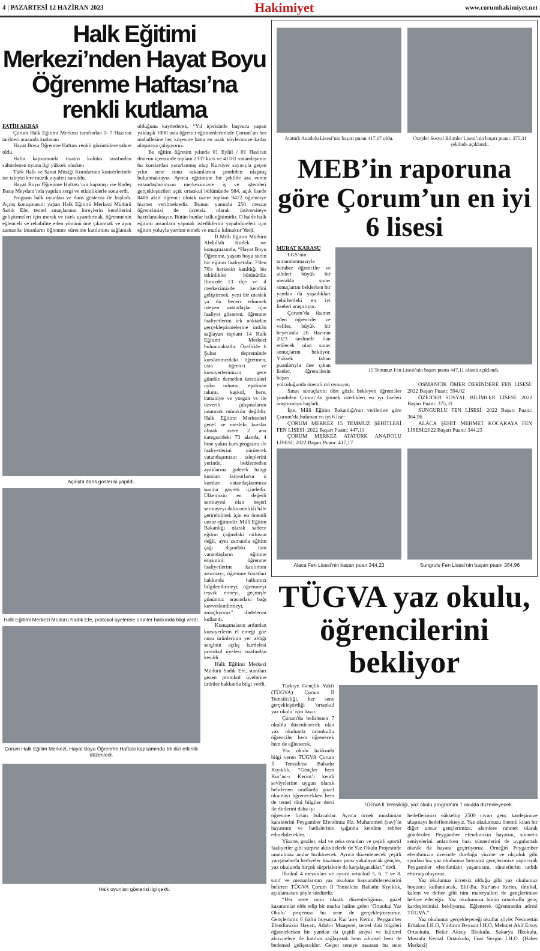4 | PAZARTESİ 12 HAZİRAN 2023 Hakimiyet www.corumhakimiyet.net
Halk Eğitimi Merkezi’nden Hayat Boyu Öğrenme Haftası’na renkli kutlama
FATİH AKBAŞ
Çorum Halk Eğitimi Merkezi tarafından 1- 7 Haziran tarihleri arasında kutlanan
Hayat Boyu Öğrenme Haftası renkli görüntülere sahne oldu.
Hafta kapsamında tiyatro kulübü tarafından sahnelenen oyuna ilgi yüksek olurken
Türk Halk ve Sanat Müziği Korolarının konserlerinde ise izleyicilere müzik ziyafeti sunuldu.
Hayat Boyu Öğrenme Haftası’nın kapanışı ise Kadeş Barış Meydanı’nda yapılan sergi ve etkinliklerle sona erdi.
Program halk oyunları ve dans gösterisi ile başladı. Açılış konuşmasını yapan Halk Eğitimi Merkezi Müdürü Sadık Efe, temel amaçlarının bireylerin kendilerini geliştirmeleri için merak ve istek uyandırmak, öğrenmenin eğlenceli ve rehabilite eden yönünü öne çıkarmak ve aynı zamanda insanların öğrenme sürecine katılımını sağlamak olduğunu kaydederek, “Yıl içerisinde başvuru yapan yaklaşık 1000 usta öğretici eğitmenlerimizle Çorum’un her mahallesine her köşesine hatta en uzak köylerimize kadar ulaşmaya çalışıyoruz.
Bu eğitim öğretim yılında 01 Eylül / 01 Haziran dönemi içerisinde toplam 2337 kurs ve 41181 vatandaşımız bu kurslardan yararlanmış olup Kursiyer sayısıyla geçen yılın sene sonu rakamlarına şimdiden ulaşmış bulunmaktayız. Ayrıca eğitimine bir şekilde ara veren vatandaşlarımızın merkezimizce iş ve işlemleri gerçekleştirilen açık ortaokul bölümünde 984, açık lisede 8488 aktif öğrenci olmak üzere toplam 9472 öğrenciye hizmet verilmektedir. Bunun yanında 250 mezun öğrencimizi de ücretsiz olarak üniversiteye hazırlamaktayız. Bütün bunlar halk eğitimidir. O halde halk eğitimi insanlara yapmak istediklerini yapabilmeleri için eğitim yoluyla yardım etmek ve mutlu kılmaktır”dedi.
Açılışta dans gösterisi yapıldı.
Halk Eğitimi Merkezi Müdürü Sadık Efe, protokol üyelerine ürünler hakkında bilgi verdi.
Çorum Halk Eğitim Merkezi, Hayat Boyu Öğrenme Haftası kapsamında bir dizi etkinlik düzenledi.
İl Milli Eğitim Müdürü Abdullah Kodek ise konuşmasında, “Hayat Boyu Öğrenme, yaşam boyu süren bir eğitim faaliyetidir. 7'den 70'e herkesin katıldığı bir etkinlikler bütünüdür. İlimizde 13 ilçe ve il merkezimizde kendini geliştirmek, yeni bir meslek ya da beceri edinmek isteyen vatandaşlar için faaliyet gösteren, öğrenme faaliyetlerini tek noktadan gerçekleştirmelerine imkân sağlayan toplam 14 Halk Eğitimi Merkezi bulunmaktadır. Özellikle 6 Şubat depreminde kurslarımızdaki öğretmen, usta öğretici ve kursiyerlerimizin gece gündüz demeden ürettikleri uyku tulumu, eşofman takımı, kaşkol, bere, battaniye ve yorgan vs ile özverili çalışmalarını unutmak mümkün değildir. Halk Eğitimi Merkezleri genel ve mesleki kurslar olmak üzere 2 ana kategorideki 73 alanda, 4 bine yakın kurs programı ile faaliyetlerini yürüterek vatandaşımızın taleplerini yerinde, beklemeden ayaklarına giderek hangi kursları istiyorlarsa o kursları vatandaşlarımıza sunma gayreti içindedir. Ülkemizin en değerli sermayesi olan beşeri sermayeyi daha nitelikli hâle getirebilmek için en önemli unsur eğitimdir. Millî Eğitim Bakanlığı olarak sadece eğitim çağındaki nüfusun değil, aynı zamanda eğitim çağı dışındaki tüm vatandaşların eğitime erişimini; öğrenme faaliyetlerine katılımını artırmayı, öğrenme fırsatları hakkında halkımızı bilgilendirmeyi, öğrenmeyi teşvik etmeyi, geçmişle günümüz arasındaki bağı kuvvetlendirmeyi, amaçlıyoruz” ifadelerini kullandı.
Konuşmaların ardından kursiyerlerin el emeği göz nuru ürünlerinin yer aldığı serginin açılış kurdelesi protokol üyeleri tarafından kesildi.
Halk Eğitimi Merkezi Müdürü Sadık Efe, stantları gezen protokol üyelerine ürünler hakkında bilgi verdi.
Halk oyunları gösterisi ilgi çekti.
Atatürk Anadolu Lisesi’nin başarı puanı 417,17 oldu.
Özejder Sosyal Bilimler Lisesi’nin başarı puanı: 375,31 şeklinde açıklandı.
MEB’in raporuna göre Çorum’un en iyi 6 lisesi
MURAT KARASU
LGS’nin tamamlanmasıyla beraber öğrenciler ve aileleri büyük bir merakla sınav sonuçlarını beklerken bir yandan da yaşadıkları şehirlerdeki en iyi liseleri araştırıyor.
Çorum’da ikamet eden öğrenciler ve veliler, büyük bir heyecanla 26 Haziran 2023 tarihinde ilan edilecek olan sınav sonuçlarını bekliyor. Yüksek taban puanlarıyla öne çıkan liseler, öğrencilerin başarı
15 Temmuz Fen Lisesi’nin başarı puanı 447,11 olarak açıklandı.
yolculuğunda önemli rol oynuyor.
Sınav sonuçlarını dört gözle bekleyen öğrenciler şimdiden Çorum’da gitmek istedikleri en iyi liseleri araştırmaya başladı.
İşte, Milli Eğitim Bakanlığı'nın verilerine göre Çorum’da bulunan en iyi 6 lise:
ÇORUM MERKEZ 15 TEMMUZ ŞEHİTLERİ FEN LİSESİ: 2022 Başarı Puanı: 447,11
ÇORUM MERKEZ ATATÜRK ANADOLU LİSESİ: 2022 Başarı Puanı: 417,17
OSMANCIK ÖMER DERİNDERE FEN LİSESİ: 2022 Başarı Puanı: 394,02
ÖZEJDER SOSYAL BİLİMLER LİSESİ: 2022 Başarı Puanı: 375,31
SUNGURLU FEN LİSESİ: 2022 Başarı Puanı: 364,96
ALACA ŞEHİT MEHMET KOCAKAYA FEN LİSESİ:2022 Başarı Puanı: 344,23
Alaca Fen Lisesi’nin başarı puan 344,23
Sungrulu Fen Lisesi’nin başarı puanı 364,96
TÜGVA yaz okulu, öğrencilerini bekliyor
Türkiye Gençlik Vakfı (TÜGVA) Çorum İl Temsilciliği, her sene gerçekleştirdiği ‘ortaokul yaz okulu’ için hazır.
Çorum'da belirlenen 7 okulda düzenlenecek olan yaz okulunda ortaokullu öğrenciler hem öğrenecek hem de eğlenecek.
Yaz okulu hakkında bilgi veren TÜGVA Çorum İl Temsilcisi Bahadır Kıyıklık, “Gençler hem Kur’an-ı Kerim’i kendi seviyelerine uygun olarak belirlenen sınıflarda güzel okumayı öğrenecekken hem de temel dini bilgiler dersi ile dinlerini daha iyi
TÜGVA İl Temsilciği, yaz okulu programını 7 okulda düzenleyecek.
öğrenme fırsatı bulacaklar. Ayrıca örnek müslüman karakterini Peygamber Efendimiz Hz. Muhammed (sav)’in hayatının ve hadislerinin ışığında kendine rehber edinebilecekler.
Yüzme, geziler, akıl ve zeka oyunları ve çeşitli sportif faaliyetler gibi sürpriz aktivitelerle de Yaz Okulu Projesinde unutulmaz anılar biriktirecek. Ayrıca düzenlenecek çeşitli yarışmalarda hediyeler kazanma şansı yakalayacak gençler, yaz okulunda birçok sürprizlerle de karşılaşacaklar.” dedi.
İlkokul 4 mezunları ve ayrıca ortaokul 5, 6, 7 ve 8. sınıf ve mezunlarının yaz okuluna başvurabileceklerini belirten TÜGVA Çorum İl Temsilcisi Bahadır Kıyıklık, açıklamasını şöyle sürdürdü:
“Her sene rutin olarak düzenlediğimiz, güzel kazanımlar elde edip bir marka haline gelen ‘Ortaokul Yaz Okulu’ projemizi bu sene de gerçekleştiriyoruz. Gençlerimiz 6 hafta boyunca Kur’an-ı Kerim, Peygamber Efendimizin Hayatı, Adab-ı Muaşeret, temel dini bilgileri öğrenirlerken bir yandan da çeşitli sosyal ve kültürel aktivitelere de katılım sağlayarak hem zihinsel hem de bedensel gelişecekler. Geçen seneye nazaran bu sene hedeflerimizi yükseltip 2500 civarı genç kardeşimize ulaşmayı hedeflemekteyiz. Yaz okulumuzu önemli kılan bir diğer unsur gençlerimize, alemlere rahmet olarak gönderilen Peygamber efendimizin hayatını, sünnet-i seniyelerini anlatırken bazı sünnetlerini de uygulamalı olarak da hayata geçirtiyoruz. Örneğin Peygamber efendimizin üzerinde durduğu yüzme ve okçuluk gibi sporları biz yaz okulumuz boyunca gençlerimize yaptırarak Peygamber efendimizin yaşantısını, sünnetlerini tatbik ettirmiş oluyoruz.
Yaz okulumuz ücretsiz olduğu gibi yaz okulumuz boyunca kullanılacak, Elif-Ba, Kur'an-ı Kerim, ilmihal, kalem ve defter gibi tüm materyalleri de gençlerimize hediye edeceğiz. Yaz okulumuza bütün ortaokullu genç kardeşlerimizi bekliyoruz. Eğlenerek öğrenmenin adresi TÜGVA.”
Yaz okulunun gerçekleşeceği okullar şöyle: Necmettin Erbakan İ.H.O, Yıldırım Beyazıt İ.H.O, Mehmet Akif Ersoy Ortaokulu, Bekir Aksoy İlkokulu, Sakarya İlkokulu, Mustafa Kemal Ortaokulu, Fuat Sezgin İ.H.O. (Haber Merkezi)